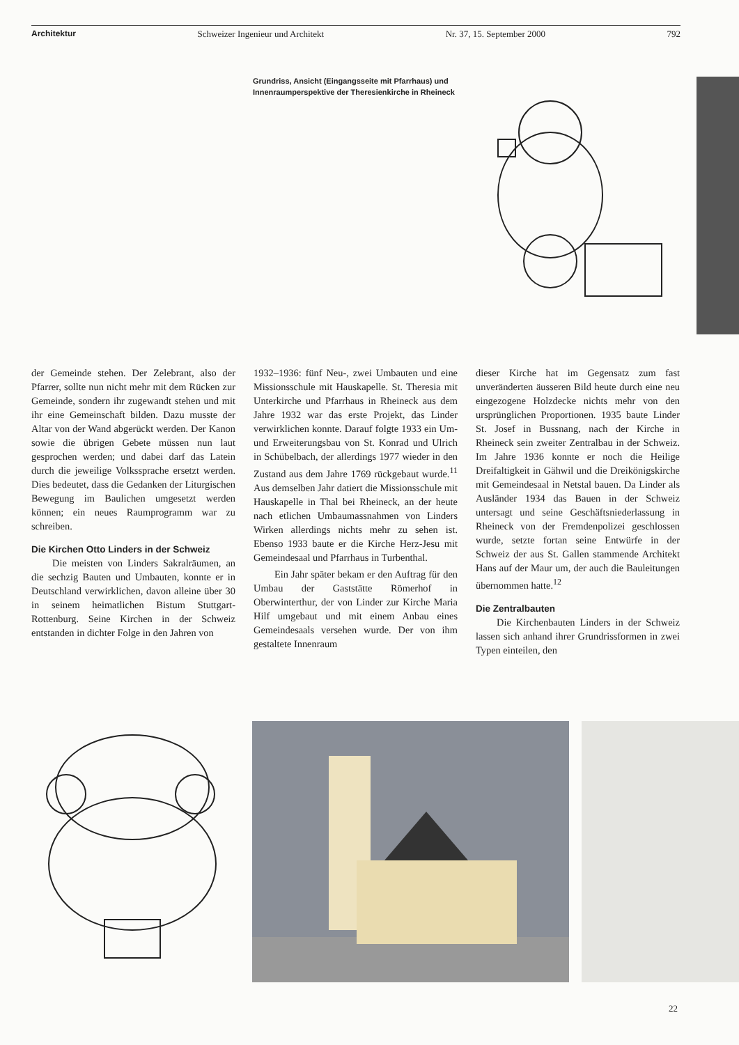Architektur Schweizer Ingenieur und Architekt Nr. 37, 15. September 2000 792
Grundriss, Ansicht (Eingangsseite mit Pfarrhaus) und Innenraumperspektive der Theresienkirche in Rheineck
der Gemeinde stehen. Der Zelebrant, also der Pfarrer, sollte nun nicht mehr mit dem Rücken zur Gemeinde, sondern ihr zugewandt stehen und mit ihr eine Gemeinschaft bilden. Dazu musste der Altar von der Wand abgerückt werden. Der Kanon sowie die übrigen Gebete müssen nun laut gesprochen werden; und dabei darf das Latein durch die jeweilige Volkssprache ersetzt werden. Dies bedeutet, dass die Gedanken der Liturgischen Bewegung im Baulichen umgesetzt werden können; ein neues Raumprogramm war zu schreiben.
Die Kirchen Otto Linders in der Schweiz
Die meisten von Linders Sakralräumen, an die sechzig Bauten und Umbauten, konnte er in Deutschland verwirklichen, davon alleine über 30 in seinem heimatlichen Bistum Stuttgart-Rottenburg. Seine Kirchen in der Schweiz entstanden in dichter Folge in den Jahren von
1932–1936: fünf Neu-, zwei Umbauten und eine Missionsschule mit Hauskapelle. St. Theresia mit Unterkirche und Pfarrhaus in Rheineck aus dem Jahre 1932 war das erste Projekt, das Linder verwirklichen konnte. Darauf folgte 1933 ein Um- und Erweiterungsbau von St. Konrad und Ulrich in Schübelbach, der allerdings 1977 wieder in den Zustand aus dem Jahre 1769 rückgebaut wurde.<sup>11</sup> Aus demselben Jahr datiert die Missionsschule mit Hauskapelle in Thal bei Rheineck, an der heute nach etlichen Umbaumassnahmen von Linders Wirken allerdings nichts mehr zu sehen ist. Ebenso 1933 baute er die Kirche Herz-Jesu mit Gemeindesaal und Pfarrhaus in Turbenthal.
Ein Jahr später bekam er den Auftrag für den Umbau der Gaststätte Römerhof in Oberwinterthur, der von Linder zur Kirche Maria Hilf umgebaut und mit einem Anbau eines Gemeindesaals versehen wurde. Der von ihm gestaltete Innenraum
dieser Kirche hat im Gegensatz zum fast unveränderten äusseren Bild heute durch eine neu eingezogene Holzdecke nichts mehr von den ursprünglichen Proportionen. 1935 baute Linder St. Josef in Bussnang, nach der Kirche in Rheineck sein zweiter Zentralbau in der Schweiz. Im Jahre 1936 konnte er noch die Heilige Dreifaltigkeit in Gähwil und die Dreikönigskirche mit Gemeindesaal in Netstal bauen. Da Linder als Ausländer 1934 das Bauen in der Schweiz untersagt und seine Geschäftsniederlassung in Rheineck von der Fremdenpolizei geschlossen wurde, setzte fortan seine Entwürfe in der Schweiz der aus St. Gallen stammende Architekt Hans auf der Maur um, der auch die Bauleitungen übernommen hatte.<sup>12</sup>
Die Zentralbauten
Die Kirchenbauten Linders in der Schweiz lassen sich anhand ihrer Grundrissformen in zwei Typen einteilen, den
22